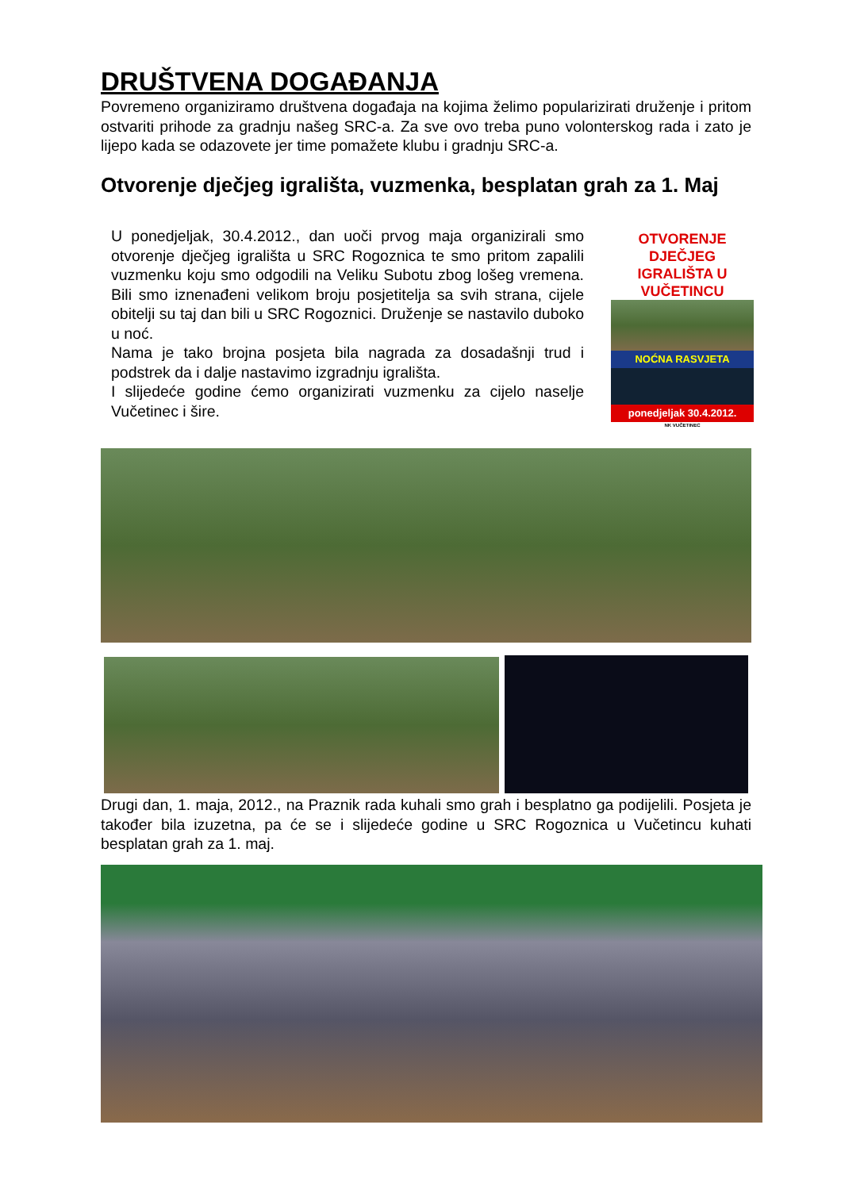DRUŠTVENA DOGAĐANJA
Povremeno organiziramo društvena događaja na kojima želimo popularizirati druženje i pritom ostvariti prihode za gradnju našeg SRC-a. Za sve ovo treba puno volonterskog rada i zato je lijepo kada se odazovete jer time pomažete klubu i gradnju SRC-a.
Otvorenje dječjeg igrališta, vuzmenka, besplatan grah za 1. Maj
U ponedjeljak, 30.4.2012., dan uoči prvog maja organizirali smo otvorenje dječjeg igrališta u SRC Rogoznica te smo pritom zapalili vuzmenku koju smo odgodili na Veliku Subotu zbog lošeg vremena. Bili smo iznenađeni velikom broju posjetitelja sa svih strana, cijele obitelji su taj dan bili u SRC Rogoznici. Druženje se nastavilo duboko u noć.
Nama je tako brojna posjeta bila nagrada za dosadašnji trud i podstrek da i dalje nastavimo izgradnju igrališta.
I slijedeće godine ćemo organizirati vuzmenku za cijelo naselje Vučetinec i šire.
OTVORENJE DJEČJEG IGRALIŠTA U VUČETINCU
NOĆNA RASVJETA
ponedjeljak 30.4.2012.
NK VUČETINEC
Drugi dan, 1. maja, 2012., na Praznik rada kuhali smo grah i besplatno ga podijelili. Posjeta je također bila izuzetna, pa će se i slijedeće godine u SRC Rogoznica u Vučetincu kuhati besplatan grah za 1. maj.